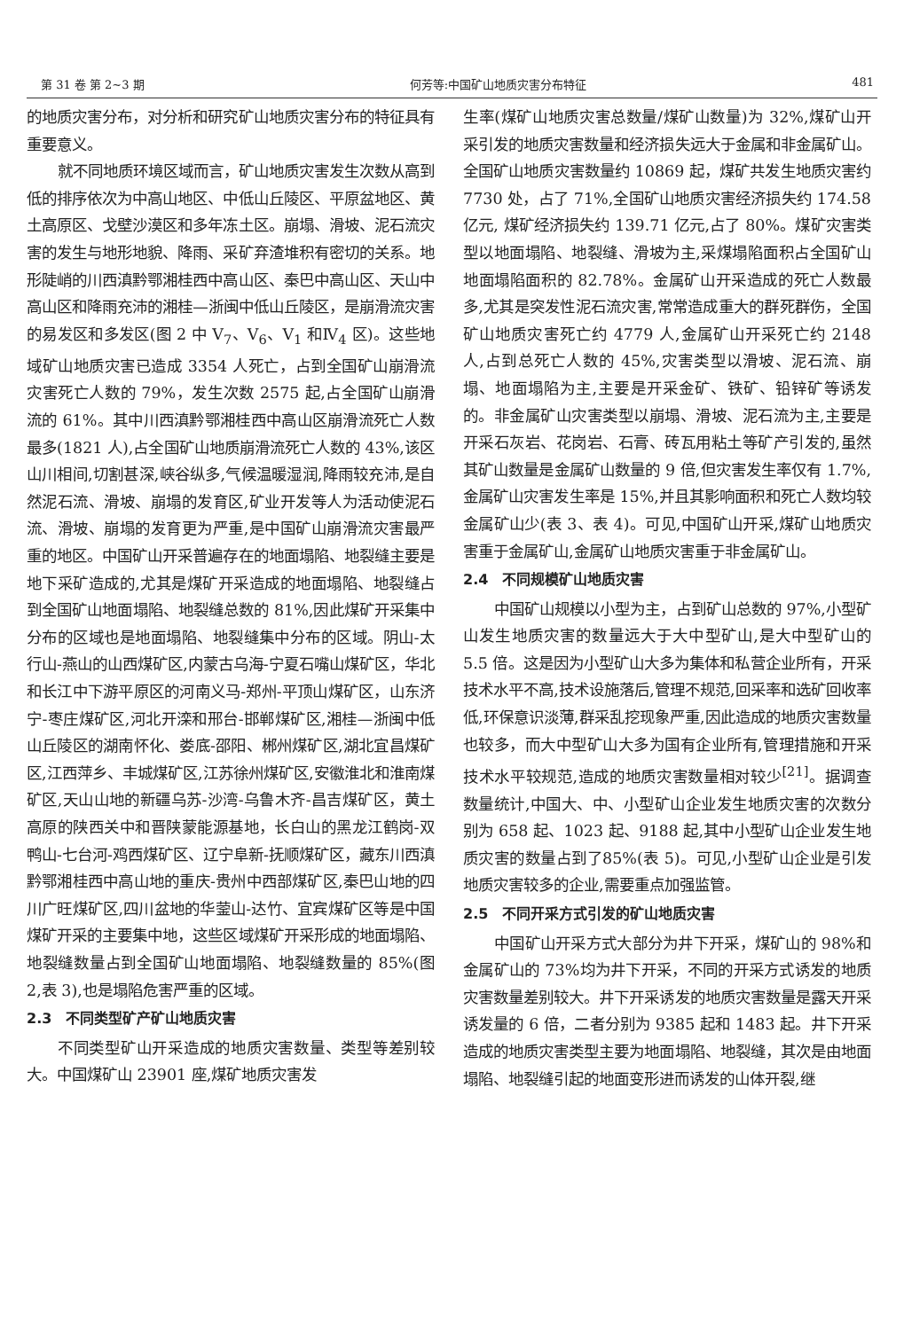第 31 卷 第 2~3 期 何芳等:中国矿山地质灾害分布特征 481
的地质灾害分布，对分析和研究矿山地质灾害分布的特征具有重要意义。
就不同地质环境区域而言，矿山地质灾害发生次数从高到低的排序依次为中高山地区、中低山丘陵区、平原盆地区、黄土高原区、戈壁沙漠区和多年冻土区。崩塌、滑坡、泥石流灾害的发生与地形地貌、降雨、采矿弃渣堆积有密切的关系。地形陡峭的川西滇黔鄂湘桂西中高山区、秦巴中高山区、天山中高山区和降雨充沛的湘桂—浙闽中低山丘陵区，是崩滑流灾害的易发区和多发区(图 2 中 V<sub>7</sub>、V<sub>6</sub>、V<sub>1</sub> 和Ⅳ<sub>4</sub> 区)。这些地域矿山地质灾害已造成 3354 人死亡，占到全国矿山崩滑流灾害死亡人数的 79%，发生次数 2575 起,占全国矿山崩滑流的 61%。其中川西滇黔鄂湘桂西中高山区崩滑流死亡人数最多(1821 人),占全国矿山地质崩滑流死亡人数的 43%,该区山川相间,切割甚深,峡谷纵多,气候温暖湿润,降雨较充沛,是自然泥石流、滑坡、崩塌的发育区,矿业开发等人为活动使泥石流、滑坡、崩塌的发育更为严重,是中国矿山崩滑流灾害最严重的地区。中国矿山开采普遍存在的地面塌陷、地裂缝主要是地下采矿造成的,尤其是煤矿开采造成的地面塌陷、地裂缝占到全国矿山地面塌陷、地裂缝总数的 81%,因此煤矿开采集中分布的区域也是地面塌陷、地裂缝集中分布的区域。阴山-太行山-燕山的山西煤矿区,内蒙古乌海-宁夏石嘴山煤矿区，华北和长江中下游平原区的河南义马-郑州-平顶山煤矿区，山东济宁-枣庄煤矿区,河北开滦和邢台-邯郸煤矿区,湘桂—浙闽中低山丘陵区的湖南怀化、娄底-邵阳、郴州煤矿区,湖北宜昌煤矿区,江西萍乡、丰城煤矿区,江苏徐州煤矿区,安徽淮北和淮南煤矿区,天山山地的新疆乌苏-沙湾-乌鲁木齐-昌吉煤矿区，黄土高原的陕西关中和晋陕蒙能源基地，长白山的黑龙江鹤岗-双鸭山-七台河-鸡西煤矿区、辽宁阜新-抚顺煤矿区，藏东川西滇黔鄂湘桂西中高山地的重庆-贵州中西部煤矿区,秦巴山地的四川广旺煤矿区,四川盆地的华蓥山-达竹、宜宾煤矿区等是中国煤矿开采的主要集中地，这些区域煤矿开采形成的地面塌陷、地裂缝数量占到全国矿山地面塌陷、地裂缝数量的 85%(图 2,表 3),也是塌陷危害严重的区域。
2.3　不同类型矿产矿山地质灾害
不同类型矿山开采造成的地质灾害数量、类型等差别较大。中国煤矿山 23901 座,煤矿地质灾害发
生率(煤矿山地质灾害总数量/煤矿山数量)为 32%,煤矿山开采引发的地质灾害数量和经济损失远大于金属和非金属矿山。全国矿山地质灾害数量约 10869 起，煤矿共发生地质灾害约 7730 处，占了 71%,全国矿山地质灾害经济损失约 174.58 亿元, 煤矿经济损失约 139.71 亿元,占了 80%。煤矿灾害类型以地面塌陷、地裂缝、滑坡为主,采煤塌陷面积占全国矿山地面塌陷面积的 82.78%。金属矿山开采造成的死亡人数最多,尤其是突发性泥石流灾害,常常造成重大的群死群伤，全国矿山地质灾害死亡约 4779 人,金属矿山开采死亡约 2148 人,占到总死亡人数的 45%,灾害类型以滑坡、泥石流、崩塌、地面塌陷为主,主要是开采金矿、铁矿、铅锌矿等诱发的。非金属矿山灾害类型以崩塌、滑坡、泥石流为主,主要是开采石灰岩、花岗岩、石膏、砖瓦用粘土等矿产引发的,虽然其矿山数量是金属矿山数量的 9 倍,但灾害发生率仅有 1.7%,金属矿山灾害发生率是 15%,并且其影响面积和死亡人数均较金属矿山少(表 3、表 4)。可见,中国矿山开采,煤矿山地质灾害重于金属矿山,金属矿山地质灾害重于非金属矿山。
2.4　不同规模矿山地质灾害
中国矿山规模以小型为主，占到矿山总数的 97%,小型矿山发生地质灾害的数量远大于大中型矿山,是大中型矿山的 5.5 倍。这是因为小型矿山大多为集体和私营企业所有，开采技术水平不高,技术设施落后,管理不规范,回采率和选矿回收率低,环保意识淡薄,群采乱挖现象严重,因此造成的地质灾害数量也较多，而大中型矿山大多为国有企业所有,管理措施和开采技术水平较规范,造成的地质灾害数量相对较少<sup>[21]</sup>。据调查数量统计,中国大、中、小型矿山企业发生地质灾害的次数分别为 658 起、1023 起、9188 起,其中小型矿山企业发生地质灾害的数量占到了85%(表 5)。可见,小型矿山企业是引发地质灾害较多的企业,需要重点加强监管。
2.5　不同开采方式引发的矿山地质灾害
中国矿山开采方式大部分为井下开采，煤矿山的 98%和金属矿山的 73%均为井下开采，不同的开采方式诱发的地质灾害数量差别较大。井下开采诱发的地质灾害数量是露天开采诱发量的 6 倍，二者分别为 9385 起和 1483 起。井下开采造成的地质灾害类型主要为地面塌陷、地裂缝，其次是由地面塌陷、地裂缝引起的地面变形进而诱发的山体开裂,继